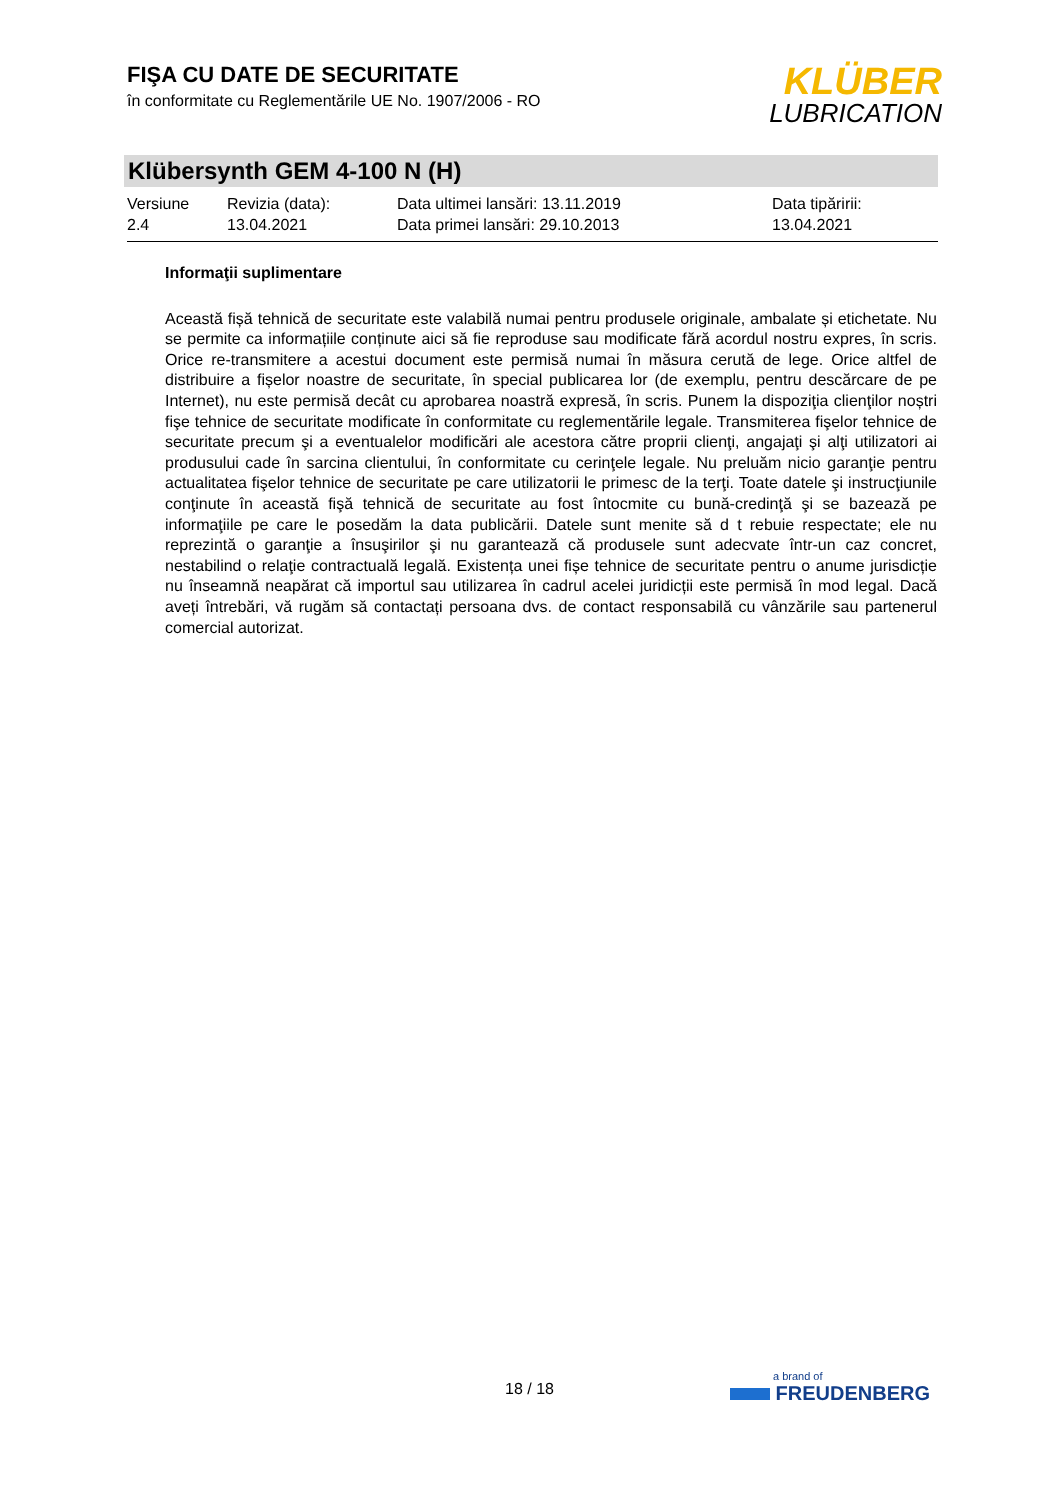FIŞA CU DATE DE SECURITATE
în conformitate cu Reglementările UE No. 1907/2006 - RO
KLÜBER
LUBRICATION
Klübersynth GEM 4-100 N (H)
Versiune
2.4
Revizia (data):
13.04.2021
Data ultimei lansări: 13.11.2019
Data primei lansări: 29.10.2013
Data tipăririi:
13.04.2021
Informaţii suplimentare
Această fișă tehnică de securitate este valabilă numai pentru produsele originale, ambalate și etichetate. Nu se permite ca informațiile conținute aici să fie reproduse sau modificate fără acordul nostru expres, în scris. Orice re-transmitere a acestui document este permisă numai în măsura cerută de lege. Orice altfel de distribuire a fișelor noastre de securitate, în special publicarea lor (de exemplu, pentru descărcare de pe Internet), nu este permisă decât cu aprobarea noastră expresă, în scris. Punem la dispoziţia clienţilor noștri fişe tehnice de securitate modificate în conformitate cu reglementările legale. Transmiterea fişelor tehnice de securitate precum şi a eventualelor modificări ale acestora către proprii clienţi, angajaţi şi alţi utilizatori ai produsului cade în sarcina clientului, în conformitate cu cerinţele legale. Nu preluăm nicio garanţie pentru actualitatea fişelor tehnice de securitate pe care utilizatorii le primesc de la terţi. Toate datele şi instrucţiunile conţinute în această fişă tehnică de securitate au fost întocmite cu bună-credinţă şi se bazează pe informaţiile pe care le posedăm la data publicării. Datele sunt menite să d t rebuie respectate; ele nu reprezintă o garanţie a însuşirilor şi nu garantează că produsele sunt adecvate într-un caz concret, nestabilind o relaţie contractuală legală. Existența unei fișe tehnice de securitate pentru o anume jurisdicție nu înseamnă neapărat că importul sau utilizarea în cadrul acelei juridicții este permisă în mod legal. Dacă aveți întrebări, vă rugăm să contactați persoana dvs. de contact responsabilă cu vânzările sau partenerul comercial autorizat.
18 / 18
a brand of
FREUDENBERG